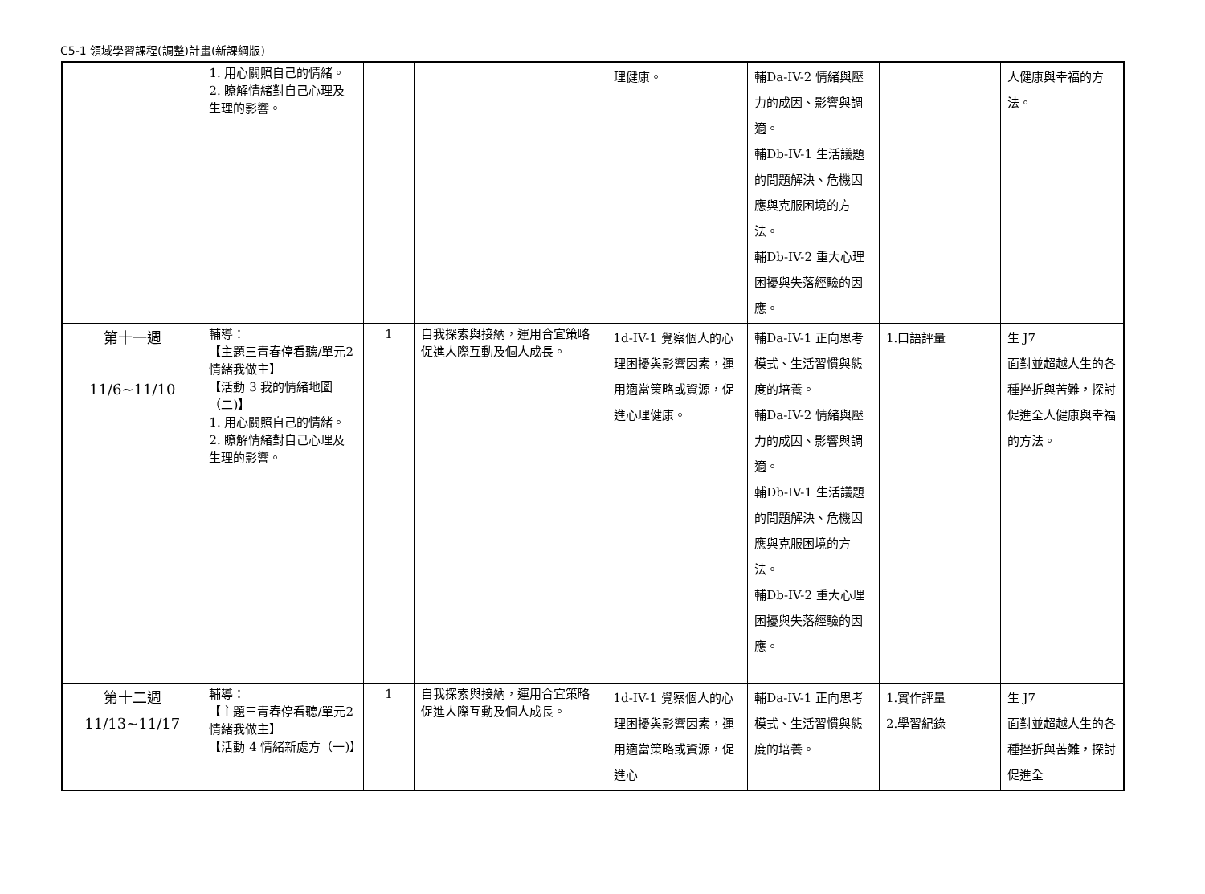C5-1 領域學習課程(調整)計畫(新課綱版)
| | 1. 用心關照自己的情緒。 2. 瞭解情緒對自己心理及生理的影響。 | | | 理健康。 | 輔Da-IV-2 情緒與壓力的成因、影響與調適。 輔Db-IV-1 生活議題的問題解決、危機因應與克服困境的方法。 輔Db-IV-2 重大心理困擾與失落經驗的因應。 | | 人健康與幸福的方法。 |
| 第十一週 11/6~11/10 | 輔導： 【主題三青春停看聽/單元2情緒我做主】 【活動 3 我的情緒地圖（二)】 1. 用心關照自己的情緒。 2. 瞭解情緒對自己心理及生理的影響。 | 1 | 自我探索與接納，運用合宜策略促進人際互動及個人成長。 | 1d-IV-1 覺察個人的心理困擾與影響因素，運用適當策略或資源，促進心理健康。 | 輔Da-IV-1 正向思考模式、生活習慣與態度的培養。 輔Da-IV-2 情緒與壓力的成因、影響與調適。 輔Db-IV-1 生活議題的問題解決、危機因應與克服困境的方法。 輔Db-IV-2 重大心理困擾與失落經驗的因應。 | 1.口語評量 | 生 J7 面對並超越人生的各種挫折與苦難，探討促進全人健康與幸福的方法。 |
| 第十二週 11/13~11/17 | 輔導： 【主題三青春停看聽/單元2情緒我做主】 【活動 4 情緒新處方（一)】 | 1 | 自我探索與接納，運用合宜策略促進人際互動及個人成長。 | 1d-IV-1 覺察個人的心理困擾與影響因素，運用適當策略或資源，促進心 | 輔Da-IV-1 正向思考模式、生活習慣與態度的培養。 | 1.實作評量 2.學習紀錄 | 生 J7 面對並超越人生的各種挫折與苦難，探討促進全 |